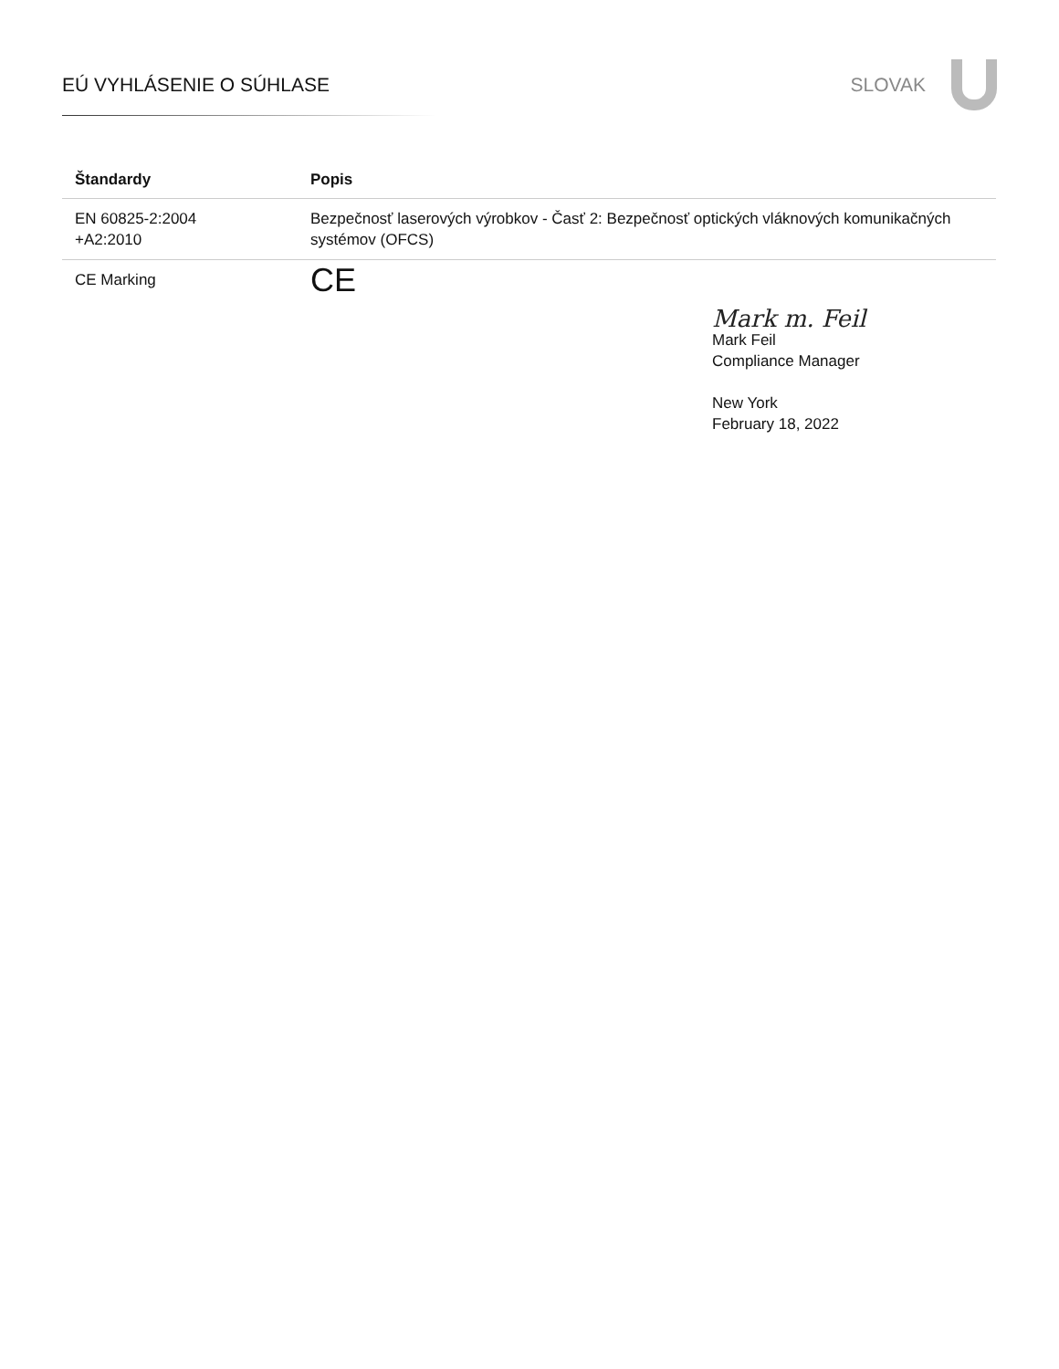EÚ VYHLÁSENIE O SÚHLASE SLOVAK
| Štandardy | Popis |
| --- | --- |
| EN 60825-2:2004 +A2:2010 | Bezpečnosť laserových výrobkov - Časť 2: Bezpečnosť optických vláknových komunikačných systémov (OFCS) |
| CE Marking | CE |
Mark m. Feil
Mark Feil
Compliance Manager
New York
February 18, 2022